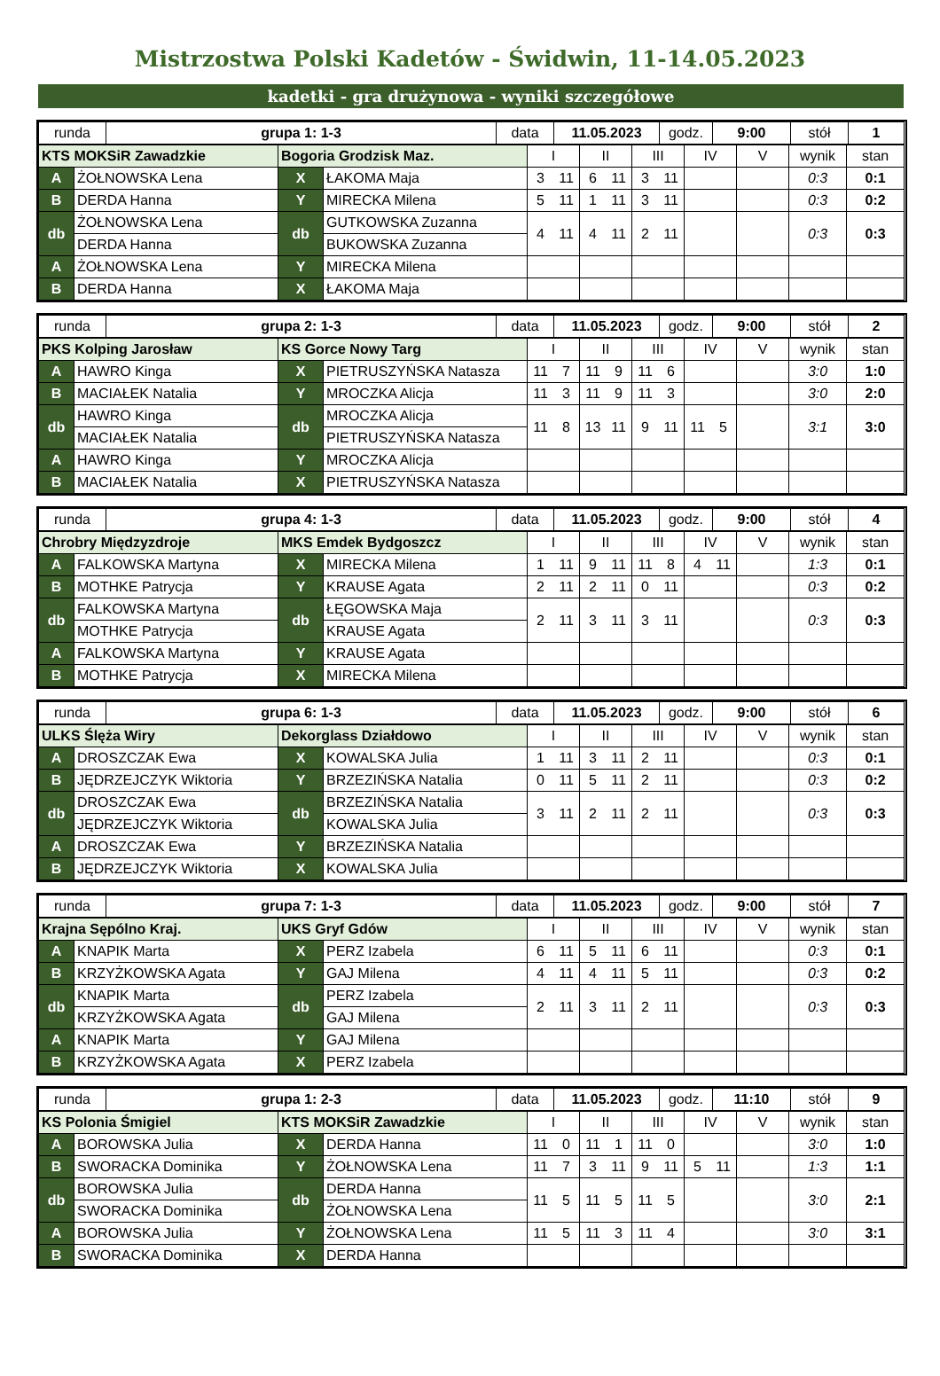Mistrzostwa Polski Kadetów - Świdwin, 11-14.05.2023
kadetki - gra drużynowa - wyniki szczegółowe
| runda | grupa 1: 1-3 | data | 11.05.2023 | godz. | 9:00 | stół | 1 |
| KTS MOKSiR Zawadzkie | | Bogoria Grodzisk Maz. | | I | | II | | III | | IV | | V | | wynik | stan |
| A | ŻOŁNOWSKA Lena | X | ŁAKOMA Maja | 3 | 11 | 6 | 11 | 3 | 11 | | | | | 0:3 | 0:1 |
| B | DERDA Hanna | Y | MIRECKA Milena | 5 | 11 | 1 | 11 | 3 | 11 | | | | | 0:3 | 0:2 |
| db | ŻOŁNOWSKA Lena | db | GUTKOWSKA Zuzanna | 4 | 11 | 4 | 11 | 2 | 11 | | | | | 0:3 | 0:3 |
| | DERDA Hanna | | BUKOWSKA Zuzanna | | | | | | | | | | | | |
| A | ŻOŁNOWSKA Lena | Y | MIRECKA Milena | | | | | | | | | | | | |
| B | DERDA Hanna | X | ŁAKOMA Maja | | | | | | | | | | | | |
| runda | grupa 2: 1-3 | data | 11.05.2023 | godz. | 9:00 | stół | 2 |
| PKS Kolping Jarosław | | KS Gorce Nowy Targ | | I | | II | | III | | IV | | V | | wynik | stan |
| A | HAWRO Kinga | X | PIETRUSZYŃSKA Natasza | 11 | 7 | 11 | 9 | 11 | 6 | | | | | 3:0 | 1:0 |
| B | MACIAŁEK Natalia | Y | MROCZKA Alicja | 11 | 3 | 11 | 9 | 11 | 3 | | | | | 3:0 | 2:0 |
| db | HAWRO Kinga | db | MROCZKA Alicja | 11 | 8 | 13 | 11 | 9 | 11 | 11 | 5 | | | 3:1 | 3:0 |
| | MACIAŁEK Natalia | | PIETRUSZYŃSKA Natasza | | | | | | | | | | | | |
| A | HAWRO Kinga | Y | MROCZKA Alicja | | | | | | | | | | | | |
| B | MACIAŁEK Natalia | X | PIETRUSZYŃSKA Natasza | | | | | | | | | | | | |
| runda | grupa 4: 1-3 | data | 11.05.2023 | godz. | 9:00 | stół | 4 |
| Chrobry Międzyzdroje | | MKS Emdek Bydgoszcz | | I | | II | | III | | IV | | V | | wynik | stan |
| A | FALKOWSKA Martyna | X | MIRECKA Milena | 1 | 11 | 9 | 11 | 11 | 8 | 4 | 11 | | | 1:3 | 0:1 |
| B | MOTHKE Patrycja | Y | KRAUSE Agata | 2 | 11 | 2 | 11 | 0 | 11 | | | | | 0:3 | 0:2 |
| db | FALKOWSKA Martyna | db | ŁĘGOWSKA Maja | 2 | 11 | 3 | 11 | 3 | 11 | | | | | 0:3 | 0:3 |
| | MOTHKE Patrycja | | KRAUSE Agata | | | | | | | | | | | | |
| A | FALKOWSKA Martyna | Y | KRAUSE Agata | | | | | | | | | | | | |
| B | MOTHKE Patrycja | X | MIRECKA Milena | | | | | | | | | | | | |
| runda | grupa 6: 1-3 | data | 11.05.2023 | godz. | 9:00 | stół | 6 |
| ULKS Ślęża Wiry | | Dekorglass Działdowo | | I | | II | | III | | IV | | V | | wynik | stan |
| A | DROSZCZAK Ewa | X | KOWALSKA Julia | 1 | 11 | 3 | 11 | 2 | 11 | | | | | 0:3 | 0:1 |
| B | JĘDRZEJCZYK Wiktoria | Y | BRZEZIŃSKA Natalia | 0 | 11 | 5 | 11 | 2 | 11 | | | | | 0:3 | 0:2 |
| db | DROSZCZAK Ewa | db | BRZEZIŃSKA Natalia | 3 | 11 | 2 | 11 | 2 | 11 | | | | | 0:3 | 0:3 |
| | JĘDRZEJCZYK Wiktoria | | KOWALSKA Julia | | | | | | | | | | | | |
| A | DROSZCZAK Ewa | Y | BRZEZIŃSKA Natalia | | | | | | | | | | | | |
| B | JĘDRZEJCZYK Wiktoria | X | KOWALSKA Julia | | | | | | | | | | | | |
| runda | grupa 7: 1-3 | data | 11.05.2023 | godz. | 9:00 | stół | 7 |
| Krajna Sępólno Kraj. | | UKS Gryf Gdów | | I | | II | | III | | IV | | V | | wynik | stan |
| A | KNAPIK Marta | X | PERZ Izabela | 6 | 11 | 5 | 11 | 6 | 11 | | | | | 0:3 | 0:1 |
| B | KRZYŻKOWSKA Agata | Y | GAJ Milena | 4 | 11 | 4 | 11 | 5 | 11 | | | | | 0:3 | 0:2 |
| db | KNAPIK Marta | db | PERZ Izabela | 2 | 11 | 3 | 11 | 2 | 11 | | | | | 0:3 | 0:3 |
| | KRZYŻKOWSKA Agata | | GAJ Milena | | | | | | | | | | | | |
| A | KNAPIK Marta | Y | GAJ Milena | | | | | | | | | | | | |
| B | KRZYŻKOWSKA Agata | X | PERZ Izabela | | | | | | | | | | | | |
| runda | grupa 1: 2-3 | data | 11.05.2023 | godz. | 11:10 | stół | 9 |
| KS Polonia Śmigiel | | KTS MOKSiR Zawadzkie | | I | | II | | III | | IV | | V | | wynik | stan |
| A | BOROWSKA Julia | X | DERDA Hanna | 11 | 0 | 11 | 1 | 11 | 0 | | | | | 3:0 | 1:0 |
| B | SWORACKA Dominika | Y | ŻOŁNOWSKA Lena | 11 | 7 | 3 | 11 | 9 | 11 | 5 | 11 | | | 1:3 | 1:1 |
| db | BOROWSKA Julia | db | DERDA Hanna | 11 | 5 | 11 | 5 | 11 | 5 | | | | | 3:0 | 2:1 |
| | SWORACKA Dominika | | ŻOŁNOWSKA Lena | | | | | | | | | | | | |
| A | BOROWSKA Julia | Y | ŻOŁNOWSKA Lena | 11 | 5 | 11 | 3 | 11 | 4 | | | | | 3:0 | 3:1 |
| B | SWORACKA Dominika | X | DERDA Hanna | | | | | | | | | | | | |